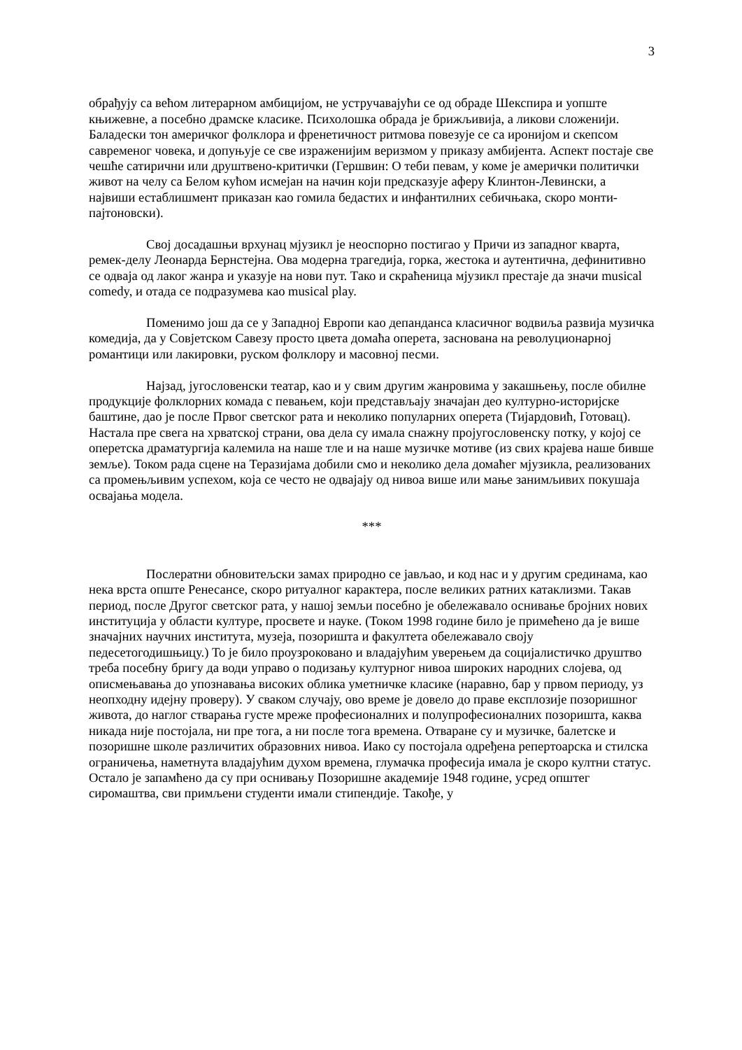3
обрађују са већом литерарном амбицијом, не устручавајући се од обраде Шекспира и уопште књижевне, а посебно драмске класике. Психолошка обрада је брижљивија, а ликови сложенији. Баладески тон америчког фолклора и френетичност ритмова повезује се са иронијом и скепсом савременог човека, и допуњује се све израженијим веризмом у приказу амбијента. Аспект постаје све чешће сатирични или друштвено-критички (Гершвин: О теби певам, у коме је амерички политички живот на челу са Белом кућом исмејан на начин који предсказује аферу Клинтон-Левински, а највиши естаблишмент приказан као гомила бедастих и инфантилних себичњака, скоро монти-пајтоновски).
Свој досадашњи врхунац мјузикл је неоспорно постигао у Причи из западног кварта, ремек-делу Леонарда Бернстејна. Ова модерна трагедија, горка, жестока и аутентична, дефинитивно се одваја од лаког жанра и указује на нови пут. Тако и скраћеница мјузикл престаје да значи musical comedy, и отада се подразумева као musical play.
Поменимо још да се у Западној Европи као депанданса класичног водвиља развија музичка комедија, да у Совјетском Савезу просто цвета домаћа оперета, заснована на револуционарној романтици или лакировки, руском фолклору и масовној песми.
Најзад, југословенски театар, као и у свим другим жанровима у закашњењу, после обилне продукције фолклорних комада с певањем, који представљају значајан део културно-историјске баштине, дао је после Првог светског рата и неколико популарних оперета (Тијардовић, Готовац). Настала пре свега на хрватској страни, ова дела су имала снажну пројугословенску потку, у којој се оперетска драматургија калемила на наше тле и на наше музичке мотиве (из свих крајева наше бивше земље). Током рада сцене на Теразијама добили смо и неколико дела домаћег мјузикла, реализованих са промењљивим успехом, која се често не одвајају од нивоа више или мање занимљивих покушаја освајања модела.
***
Послератни обновитељски замах природно се јављао, и код нас и у другим срединама, као нека врста опште Ренесансе, скоро ритуалног карактера, после великих ратних катаклизми. Такав период, после Другог светског рата, у нашој земљи посебно је обележавало оснивање бројних нових институција у области културе, просвете и науке. (Током 1998 године било је примећено да је више значајних научних института, музеја, позоришта и факултета обележавало своју педесетогодишњицу.) То је било проузроковано и владајућим уверењем да социјалистичко друштво треба посебну бригу да води управо о подизању културног нивоа широких народних слојева, од описмењавања до упознавања високих облика уметничке класике (наравно, бар у првом периоду, уз неопходну идејну проверу). У сваком случају, ово време је довело до праве експлозије позоришног живота, до наглог стварања густе мреже професионалних и полупрофесионалних позоришта, каква никада није постојала, ни пре тога, а ни после тога времена. Отваране су и музичке, балетске и позоришне школе различитих образовних нивоа. Иако су постојала одређена репертоарска и стилска ограничења, наметнута владајућим духом времена, глумачка професија имала је скоро култни статус. Остало је запамћено да су при оснивању Позоришне академије 1948 године, усред општег сиромаштва, сви примљени студенти имали стипендије. Такође, у